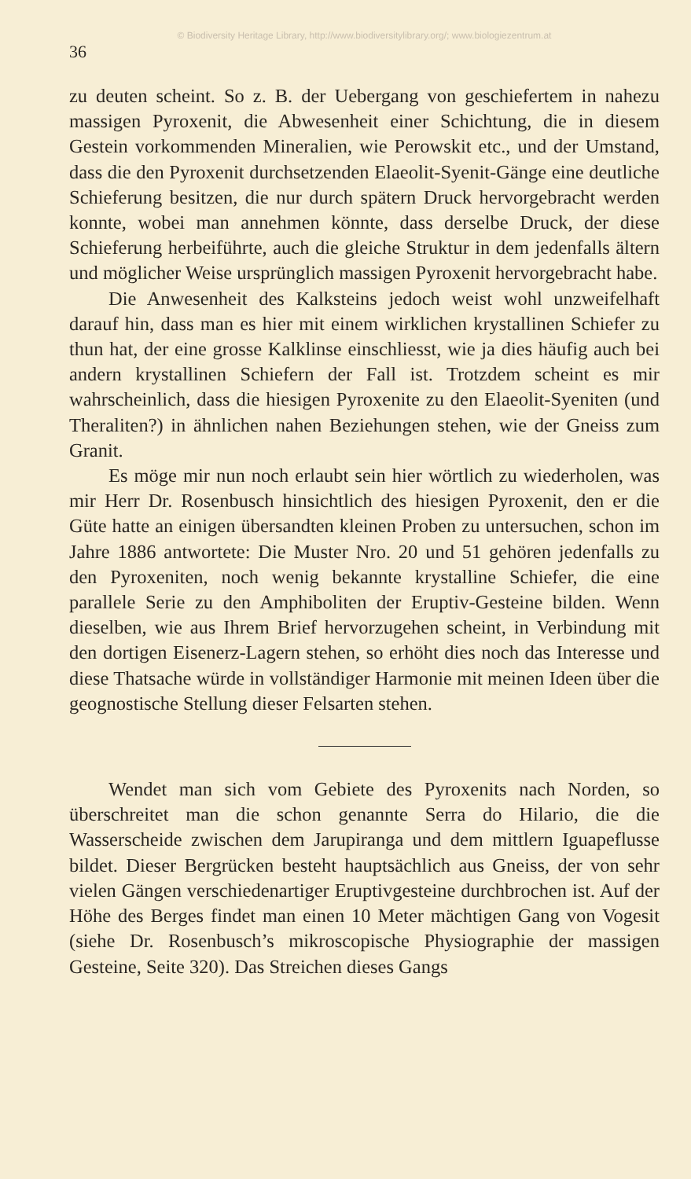© Biodiversity Heritage Library, http://www.biodiversitylibrary.org/; www.biologiezentrum.at
36
zu deuten scheint. So z. B. der Uebergang von geschiefertem in nahezu massigen Pyroxenit, die Abwesenheit einer Schichtung, die in diesem Gestein vorkommenden Mineralien, wie Perowskit etc., und der Umstand, dass die den Pyroxenit durchsetzenden Elaeolit-Syenit-Gänge eine deutliche Schieferung besitzen, die nur durch spätern Druck hervorgebracht werden konnte, wobei man annehmen könnte, dass derselbe Druck, der diese Schieferung herbeiführte, auch die gleiche Struktur in dem jedenfalls ältern und möglicher Weise ursprünglich massigen Pyroxenit hervorgebracht habe.
Die Anwesenheit des Kalksteins jedoch weist wohl unzweifelhaft darauf hin, dass man es hier mit einem wirklichen krystallinen Schiefer zu thun hat, der eine grosse Kalklinse einschliesst, wie ja dies häufig auch bei andern krystallinen Schiefern der Fall ist. Trotzdem scheint es mir wahrscheinlich, dass die hiesigen Pyroxenite zu den Elaeolit-Syeniten (und Theraliten?) in ähnlichen nahen Beziehungen stehen, wie der Gneiss zum Granit.
Es möge mir nun noch erlaubt sein hier wörtlich zu wiederholen, was mir Herr Dr. Rosenbusch hinsichtlich des hiesigen Pyroxenit, den er die Güte hatte an einigen übersandten kleinen Proben zu untersuchen, schon im Jahre 1886 antwortete: Die Muster Nro. 20 und 51 gehören jedenfalls zu den Pyroxeniten, noch wenig bekannte krystalline Schiefer, die eine parallele Serie zu den Amphiboliten der Eruptiv-Gesteine bilden. Wenn dieselben, wie aus Ihrem Brief hervorzugehen scheint, in Verbindung mit den dortigen Eisenerz-Lagern stehen, so erhöht dies noch das Interesse und diese Thatsache würde in vollständiger Harmonie mit meinen Ideen über die geognostische Stellung dieser Felsarten stehen.
Wendet man sich vom Gebiete des Pyroxenits nach Norden, so überschreitet man die schon genannte Serra do Hilario, die die Wasserscheide zwischen dem Jarupiranga und dem mittlern Iguapeflusse bildet. Dieser Bergrücken besteht hauptsächlich aus Gneiss, der von sehr vielen Gängen verschiedenartiger Eruptivgesteine durchbrochen ist. Auf der Höhe des Berges findet man einen 10 Meter mächtigen Gang von Vogesit (siehe Dr. Rosenbusch’s mikroscopische Physiographie der massigen Gesteine, Seite 320). Das Streichen dieses Gangs